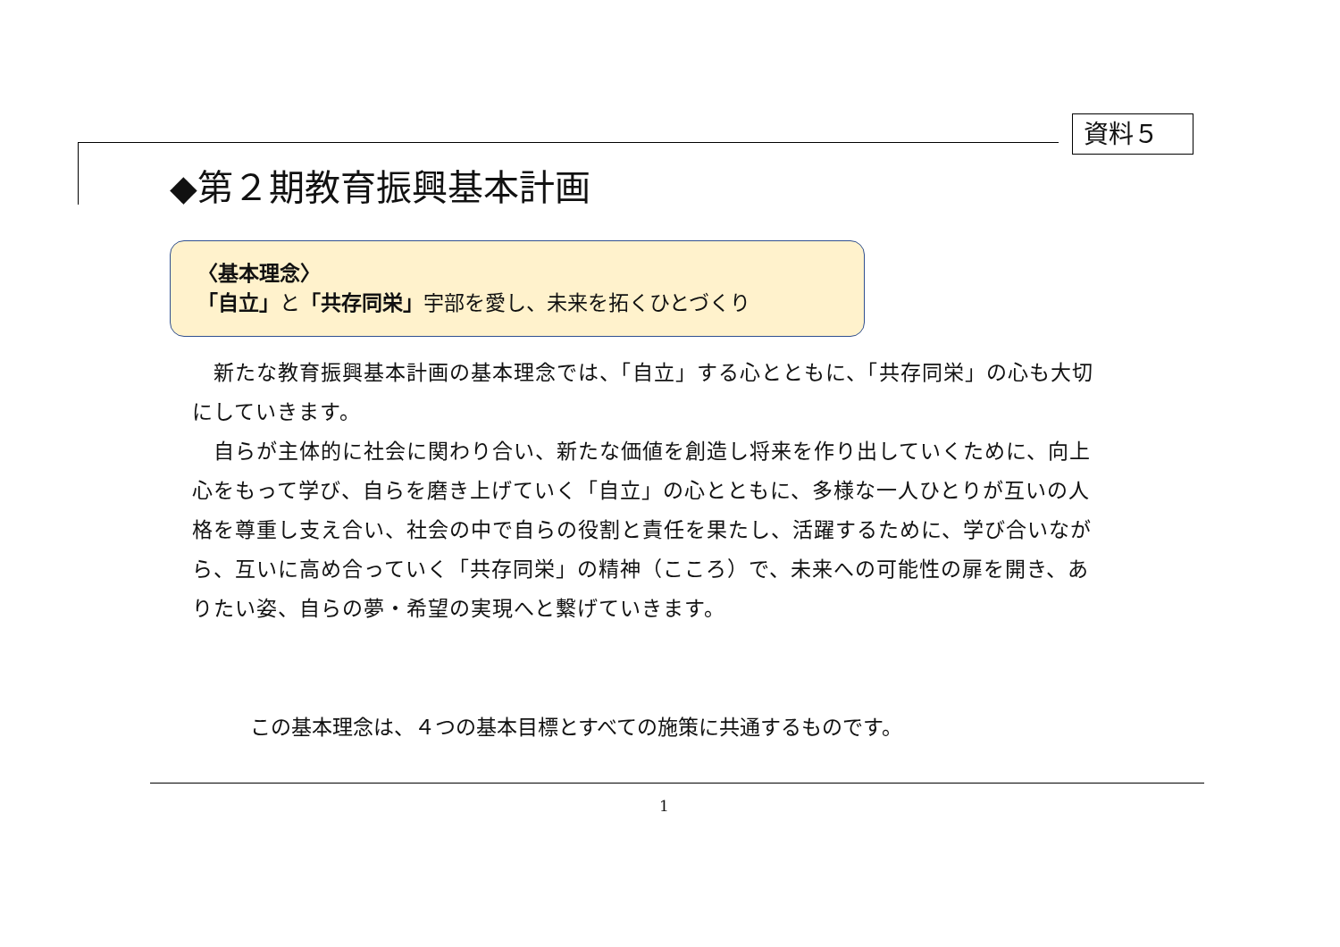資料５
◆第２期教育振興基本計画
〈基本理念〉
「自立」と「共存同栄」宇部を愛し、未来を拓くひとづくり
　新たな教育振興基本計画の基本理念では、「自立」する心とともに、「共存同栄」の心も大切にしていきます。
　自らが主体的に社会に関わり合い、新たな価値を創造し将来を作り出していくために、向上心をもって学び、自らを磨き上げていく「自立」の心とともに、多様な一人ひとりが互いの人格を尊重し支え合い、社会の中で自らの役割と責任を果たし、活躍するために、学び合いながら、互いに高め合っていく「共存同栄」の精神（こころ）で、未来への可能性の扉を開き、ありたい姿、自らの夢・希望の実現へと繋げていきます。
この基本理念は、４つの基本目標とすべての施策に共通するものです。
1